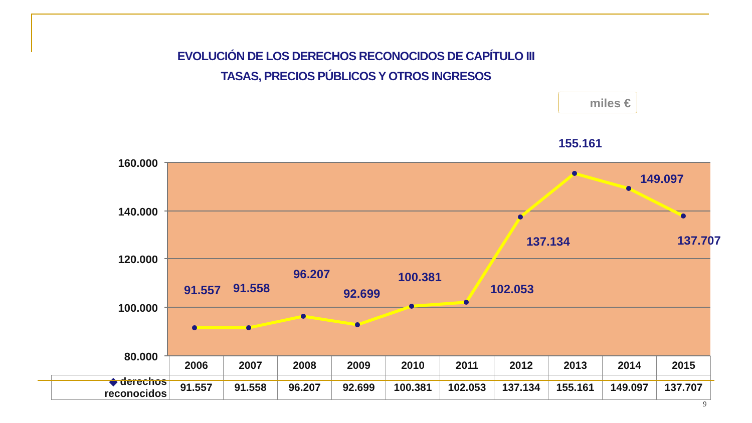EVOLUCIÓN DE LOS DERECHOS RECONOCIDOS DE CAPÍTULO III
TASAS, PRECIOS PÚBLICOS Y OTROS INGRESOS
miles €
160.000
140.000
120.000
100.000
80.000
91.557
91.558
96.207
92.699
100.381
102.053
137.134
155.161
149.097
137.707
| | 2006 | 2007 | 2008 | 2009 | 2010 | 2011 | 2012 | 2013 | 2014 | 2015 |
| --- | --- | --- | --- | --- | --- | --- | --- | --- | --- | --- |
| ◆ derechos reconocidos | 91.557 | 91.558 | 96.207 | 92.699 | 100.381 | 102.053 | 137.134 | 155.161 | 149.097 | 137.707 |
9